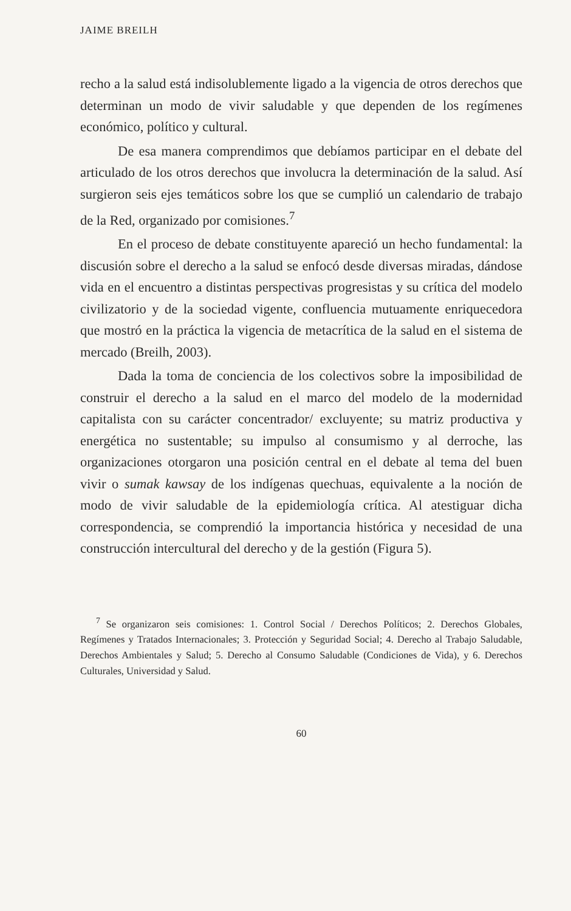JAIME BREILH
recho a la salud está indisolublemente ligado a la vigencia de otros derechos que determinan un modo de vivir saludable y que dependen de los regímenes económico, político y cultural.
De esa manera comprendimos que debíamos participar en el debate del articulado de los otros derechos que involucra la determinación de la salud. Así surgieron seis ejes temáticos sobre los que se cumplió un calendario de trabajo de la Red, organizado por comisiones.<sup>7</sup>
En el proceso de debate constituyente apareció un hecho fundamental: la discusión sobre el derecho a la salud se enfocó desde diversas miradas, dándose vida en el encuentro a distintas perspectivas progresistas y su crítica del modelo civilizatorio y de la sociedad vigente, confluencia mutuamente enriquecedora que mostró en la práctica la vigencia de metacrítica de la salud en el sistema de mercado (Breilh, 2003).
Dada la toma de conciencia de los colectivos sobre la imposibilidad de construir el derecho a la salud en el marco del modelo de la modernidad capitalista con su carácter concentrador/ excluyente; su matriz productiva y energética no sustentable; su impulso al consumismo y al derroche, las organizaciones otorgaron una posición central en el debate al tema del buen vivir o sumak kawsay de los indígenas quechuas, equivalente a la noción de modo de vivir saludable de la epidemiología crítica. Al atestiguar dicha correspondencia, se comprendió la importancia histórica y necesidad de una construcción intercultural del derecho y de la gestión (Figura 5).
<sup>7</sup> Se organizaron seis comisiones: 1. Control Social / Derechos Políticos; 2. Derechos Globales, Regímenes y Tratados Internacionales; 3. Protección y Seguridad Social; 4. Derecho al Trabajo Saludable, Derechos Ambientales y Salud; 5. Derecho al Consumo Saludable (Condiciones de Vida), y 6. Derechos Culturales, Universidad y Salud.
60